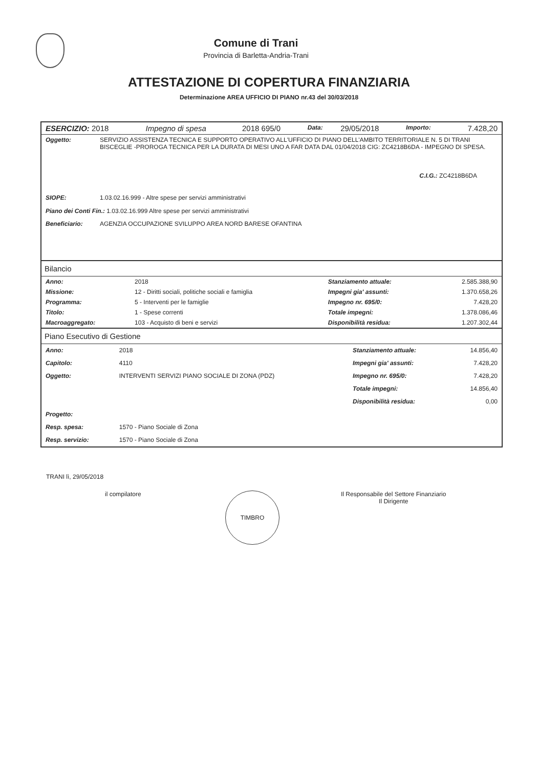Comune di Trani
Provincia di Barletta-Andria-Trani
ATTESTAZIONE DI COPERTURA FINANZIARIA
Determinazione AREA UFFICIO DI PIANO nr.43 del 30/03/2018
| ESERCIZIO: 2018 | Impegno di spesa | 2018 695/0 | Data: | 29/05/2018 | Importo: | 7.428,20 |
| Oggetto: | SERVIZIO ASSISTENZA TECNICA E SUPPORTO OPERATIVO ALL'UFFICIO DI PIANO DELL'AMBITO TERRITORIALE N. 5 DI TRANI BISCEGLIE -PROROGA TECNICA PER LA DURATA DI MESI UNO A FAR DATA DAL 01/04/2018 CIG: ZC4218B6DA - IMPEGNO DI SPESA. C.I.G.: ZC4218B6DA |
| SIOPE: | 1.03.02.16.999 - Altre spese per servizi amministrativi |
| Piano dei Conti Fin.: 1.03.02.16.999 Altre spese per servizi amministrativi | |
| Beneficiario: | AGENZIA OCCUPAZIONE SVILUPPO AREA NORD BARESE OFANTINA |
Bilancio
| Anno: | 2018 | Stanziamento attuale: | 2.585.388,90 |
| Missione: | 12 - Diritti sociali, politiche sociali e famiglia | Impegni gia' assunti: | 1.370.658,26 |
| Programma: | 5 - Interventi per le famiglie | Impegno nr. 695/0: | 7.428,20 |
| Titolo: | 1 - Spese correnti | Totale impegni: | 1.378.086,46 |
| Macroaggregato: | 103 - Acquisto di beni e servizi | Disponibilità residua: | 1.207.302,44 |
Piano Esecutivo di Gestione
| Anno: | 2018 | Stanziamento attuale: | 14.856,40 |
| Capitolo: | 4110 | Impegni gia' assunti: | 7.428,20 |
| Oggetto: | INTERVENTI SERVIZI PIANO SOCIALE DI ZONA (PDZ) | Impegno nr. 695/0: | 7.428,20 |
| | | Totale impegni: | 14.856,40 |
| | | Disponibilità residua: | 0,00 |
| Progetto: | | | |
| Resp. spesa: | 1570 - Piano Sociale di Zona | | |
| Resp. servizio: | 1570 - Piano Sociale di Zona | | |
TRANI lì, 29/05/2018
il compilatore
TIMBRO
Il Responsabile del Settore Finanziario
Il Dirigente